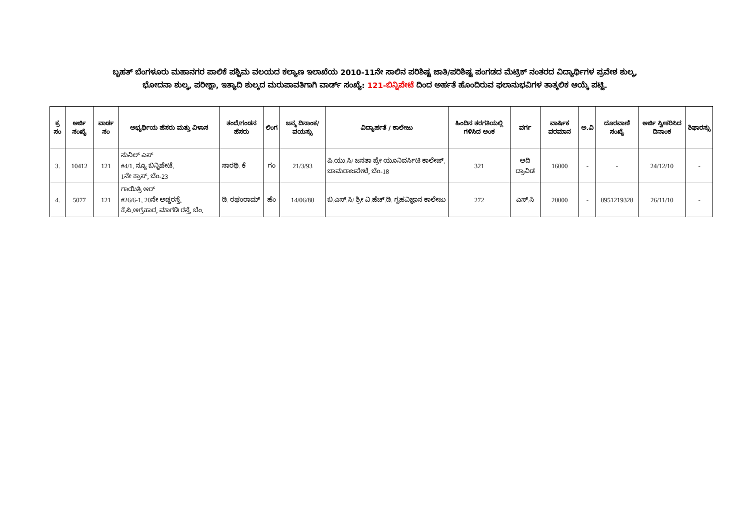ಬೃಹತ್ ಬೆಂಗಳೂರು ಮಹಾನಗರ ಪಾಲಿಕೆ ಪಶ್ಚಿಮ ವಲಯದ ಕಲ್ಯಾಣ ಇಲಾಖೆಯ 2010-11ನೇ ಸಾಲಿನ ಪರಿಶಿಷ್ಟ ಜಾತಿ/ಪರಿಶಿಷ್ಟ ಪಂಗಡದ ಮೆಟ್ರಿಕ್ ನಂತರದ ವಿದ್ಯಾರ್ಥಿಗಳ ಪ್ರವೇಶ ಶುಲ್ಕ,
ಭೋದನಾ ಶುಲ್ಕ, ಪರೀಕ್ಷಾ, ಇತ್ಯಾದಿ ಶುಲ್ಕದ ಮರುಪಾವತಿಗಾಗಿ ವಾರ್ಡ್ ಸಂಖ್ಯೆ: 121-ಬಿನ್ನಿಪೇಟೆ ದಿಂದ ಅರ್ಹತೆ ಹೊಂದಿರುವ ಫಲಾನುಭವಿಗಳ ತಾತ್ಕಲಿಕ ಆಯ್ಕೆ ಪಟ್ಟಿ.
| ಕ್ರ ಸಂ | ಅರ್ಜಿ ಸಂಖ್ಯೆ | ವಾರ್ಡ ಸಂ | ಅಭ್ಯರ್ಥಿಯ ಹೆಸರು ಮತ್ತು ವಿಳಾಸ | ತಂದೆ/ಗಂಡನ ಹೆಸರು | ಲಿಂಗ | ಜನ್ಮ ದಿನಾಂಕ/ ವಯಸ್ಸು | ವಿದ್ಯಾರ್ಹತೆ / ಕಾಲೇಜು | ಹಿಂದಿನ ತರಗತಿಯಲ್ಲಿ ಗಳಿಸಿದ ಅಂಕ | ವರ್ಗ | ವಾರ್ಷಿಕ ವರಮಾನ | ಅ.ವಿ | ದೂರವಾಣಿ ಸಂಖ್ಯೆ | ಅರ್ಜಿ ಸ್ವೀಕರಿಸಿದ ದಿನಾಂಕ | ಶಿಫಾರಸ್ಸು |
| --- | --- | --- | --- | --- | --- | --- | --- | --- | --- | --- | --- | --- | --- | --- |
| 3. | 10412 | 121 | ಸುನಿಲ್ ಎಸ್ #4/1, ನ್ಯೂ ಬಿನ್ನಿಪೇಟೆ, 1ನೇ ಕ್ರಾಸ್, ಬೆಂ-23 | ಸಾರಥಿ. ಕೆ | ಗಂ | 21/3/93 | ಪಿ.ಯು.ಸಿ/ ಜನತಾ ಪ್ರೇ ಯೂನಿವರ್ಸಿಟಿ ಕಾಲೇಜ್, ಚಾಮರಾಜಪೇಟೆ, ಬೆಂ-18 | 321 | ಆದಿ ದ್ರಾವಿಡ | 16000 | - | - | 24/12/10 | - |
| 4. | 5077 | 121 | ಗಾಯಿತ್ರಿ ಆರ್ #26/6-1, 20ನೇ ಅಡ್ಡರಸ್ತೆ, ಕೆ.ಪಿ.ಅಗ್ರಹಾರ, ಮಾಗಡಿ ರಸ್ತೆ, ಬೆಂ. | ಡಿ. ರಘುರಾಮ್ | ಹೆಂ | 14/06/88 | ಬಿ.ಎಸ್.ಸಿ/ ಶ್ರೀ ವಿ.ಹೆಚ್.ಡಿ. ಗೃಹವಿಜ್ಞಾನ ಕಾಲೇಜು | 272 | ಎಸ್.ಸಿ | 20000 | - | 8951219328 | 26/11/10 | - |